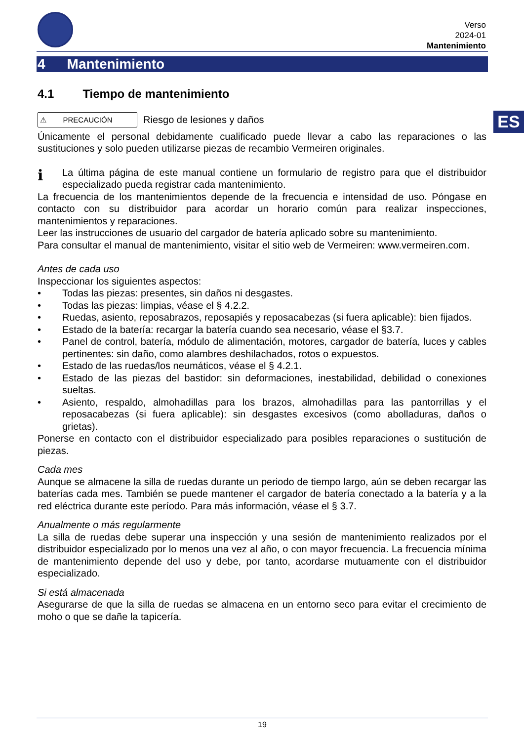Verso
2024-01
Mantenimiento
4 Mantenimiento
ES
4.1 Tiempo de mantenimiento
⚠ PRECAUCIÓN
Riesgo de lesiones y daños
Únicamente el personal debidamente cualificado puede llevar a cabo las reparaciones o las sustituciones y solo pueden utilizarse piezas de recambio Vermeiren originales.
i
La última página de este manual contiene un formulario de registro para que el distribuidor especializado pueda registrar cada mantenimiento.
La frecuencia de los mantenimientos depende de la frecuencia e intensidad de uso. Póngase en contacto con su distribuidor para acordar un horario común para realizar inspecciones, mantenimientos y reparaciones.
Leer las instrucciones de usuario del cargador de batería aplicado sobre su mantenimiento.
Para consultar el manual de mantenimiento, visitar el sitio web de Vermeiren: www.vermeiren.com.
Antes de cada uso
Inspeccionar los siguientes aspectos:
• Todas las piezas: presentes, sin daños ni desgastes.
• Todas las piezas: limpias, véase el § 4.2.2.
• Ruedas, asiento, reposabrazos, reposapiés y reposacabezas (si fuera aplicable): bien fijados.
• Estado de la batería: recargar la batería cuando sea necesario, véase el §3.7.
• Panel de control, batería, módulo de alimentación, motores, cargador de batería, luces y cables pertinentes: sin daño, como alambres deshilachados, rotos o expuestos.
• Estado de las ruedas/los neumáticos, véase el § 4.2.1.
• Estado de las piezas del bastidor: sin deformaciones, inestabilidad, debilidad o conexiones sueltas.
• Asiento, respaldo, almohadillas para los brazos, almohadillas para las pantorrillas y el reposacabezas (si fuera aplicable): sin desgastes excesivos (como abolladuras, daños o grietas).
Ponerse en contacto con el distribuidor especializado para posibles reparaciones o sustitución de piezas.
Cada mes
Aunque se almacene la silla de ruedas durante un periodo de tiempo largo, aún se deben recargar las baterías cada mes. También se puede mantener el cargador de batería conectado a la batería y a la red eléctrica durante este período. Para más información, véase el § 3.7.
Anualmente o más regularmente
La silla de ruedas debe superar una inspección y una sesión de mantenimiento realizados por el distribuidor especializado por lo menos una vez al año, o con mayor frecuencia. La frecuencia mínima de mantenimiento depende del uso y debe, por tanto, acordarse mutuamente con el distribuidor especializado.
Si está almacenada
Asegurarse de que la silla de ruedas se almacena en un entorno seco para evitar el crecimiento de moho o que se dañe la tapicería.
19